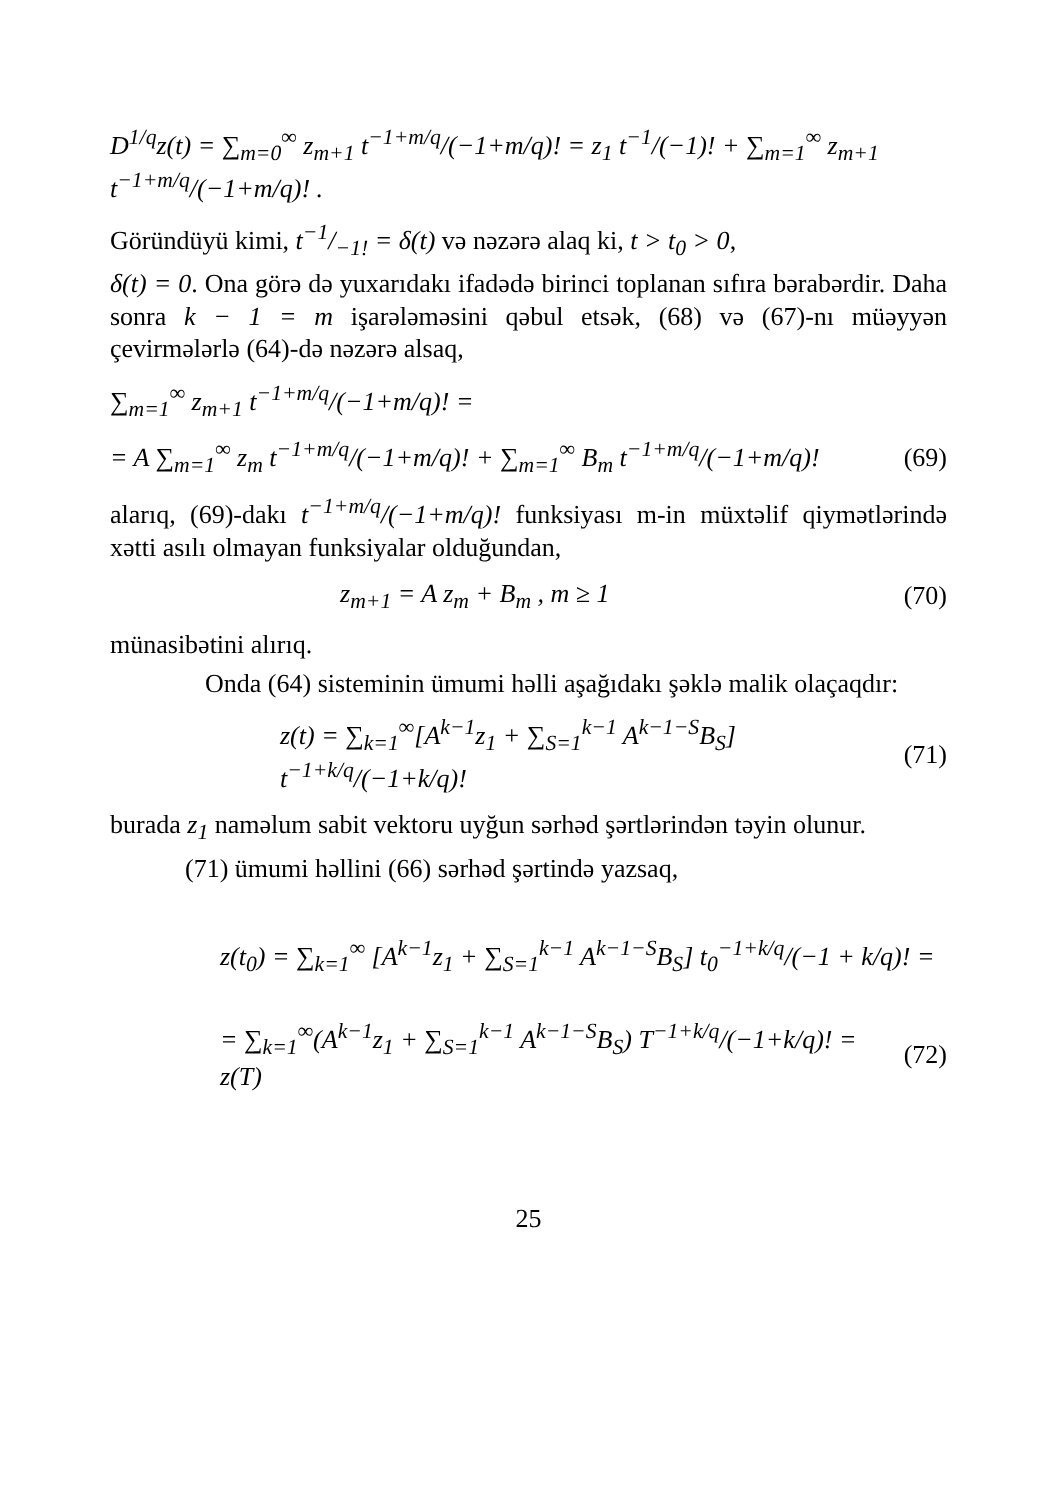D<sup>1/q</sup>z(t) = ∑<sub>m=0</sub><sup>∞</sup> z<sub>m+1</sub> t<sup>−1+m/q</sup>/(−1+m/q)! = z<sub>1</sub> t<sup>−1</sup>/(−1)! + ∑<sub>m=1</sub><sup>∞</sup> z<sub>m+1</sub> t<sup>−1+m/q</sup>/(−1+m/q)! .
Göründüyü kimi, t−1/−1! = δ(t) və nəzərə alaq ki, t > t<sub>0</sub> > 0,
δ(t) = 0. Ona görə də yuxarıdakı ifadədə birinci toplanan sıfıra bərabərdir. Daha sonra k − 1 = m işarələməsini qəbul etsək, (68) və (67)-nı müəyyən çevirmələrlə (64)-də nəzərə alsaq,
∑<sub>m=1</sub><sup>∞</sup> z<sub>m+1</sub> t<sup>−1+m/q</sup>/(−1+m/q)! =
= A ∑<sub>m=1</sub><sup>∞</sup> z<sub>m</sub> t<sup>−1+m/q</sup>/(−1+m/q)! + ∑<sub>m=1</sub><sup>∞</sup> B<sub>m</sub> t<sup>−1+m/q</sup>/(−1+m/q)! (69)
alarıq, (69)-dakı t<sup>−1+m/q</sup>/(−1+m/q)! funksiyası m-in müxtəlif qiymətlərində xətti asılı olmayan funksiyalar olduğundan,
z<sub>m+1</sub> = A z<sub>m</sub> + B<sub>m</sub> , m ≥ 1 (70)
münasibətini alırıq.
Onda (64) sisteminin ümumi həlli aşağıdakı şəklə malik olaçaqdır:
z(t) = ∑<sub>k=1</sub><sup>∞</sup>[A<sup>k−1</sup>z<sub>1</sub> + ∑<sub>S=1</sub><sup>k−1</sup> A<sup>k−1−S</sup>B<sub>S</sub>] t<sup>−1+k/q</sup>/(−1+k/q)! (71)
burada z<sub>1</sub> naməlum sabit vektoru uyğun sərhəd şərtlərindən təyin olunur.
(71) ümumi həllini (66) sərhəd şərtində yazsaq,
z(t<sub>0</sub>) = ∑<sub>k=1</sub><sup>∞</sup> [A<sup>k−1</sup>z<sub>1</sub> + ∑<sub>S=1</sub><sup>k−1</sup> A<sup>k−1−S</sup>B<sub>S</sub>] t<sub>0</sub><sup>−1+k/q</sup>/(−1 + k/q)! =
= ∑<sub>k=1</sub><sup>∞</sup>(A<sup>k−1</sup>z<sub>1</sub> + ∑<sub>S=1</sub><sup>k−1</sup> A<sup>k−1−S</sup>B<sub>S</sub>) T<sup>−1+k/q</sup>/(−1+k/q)! = z(T) (72)
25